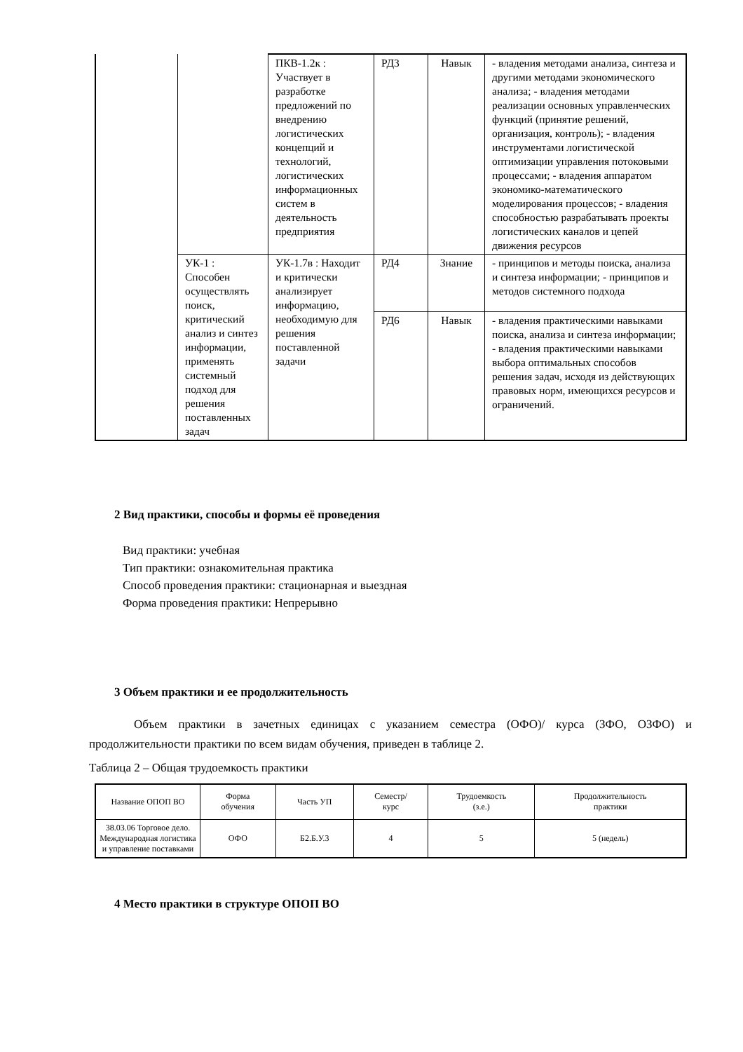| | | ПКВ-1.2к : Участвует в разработке предложений по внедрению логистических концепций и технологий, логистических информационных систем в деятельность предприятия | РД3 | Навык | - владения методами анализа, синтеза и другими методами экономического анализа; - владения методами реализации основных управленческих функций (принятие решений, организация, контроль); - владения инструментами логистической оптимизации управления потоковыми процессами; - владения аппаратом экономико-математического моделирования процессов; - владения способностью разрабатывать проекты логистических каналов и цепей движения ресурсов |
| | УК-1 : Способен осуществлять поиск, критический анализ и синтез информации, применять системный подход для решения поставленных задач | УК-1.7в : Находит и критически анализирует информацию, необходимую для решения поставленной задачи | РД4 | Знание | - принципов и методы поиска, анализа и синтеза информации; - принципов и методов системного подхода |
| | | | РД6 | Навык | - владения практическими навыками поиска, анализа и синтеза информации; - владения практическими навыками выбора оптимальных способов решения задач, исходя из действующих правовых норм, имеющихся ресурсов и ограничений. |
2 Вид практики, способы и формы её проведения
Вид практики: учебная
Тип практики: ознакомительная практика
Способ проведения практики: стационарная и выездная
Форма проведения практики: Непрерывно
3 Объем практики и ее продолжительность
Объем практики в зачетных единицах с указанием семестра (ОФО)/ курса (ЗФО, ОЗФО) и продолжительности практики по всем видам обучения, приведен в таблице 2.
Таблица 2 – Общая трудоемкость практики
| Название ОПОП ВО | Форма обучения | Часть УП | Семестр/ курс | Трудоемкость (з.е.) | Продолжительность практики |
| 38.03.06 Торговое дело. Международная логистика и управление поставками | ОФО | Б2.Б.У.3 | 4 | 5 | 5 (недель) |
4 Место практики в структуре ОПОП ВО